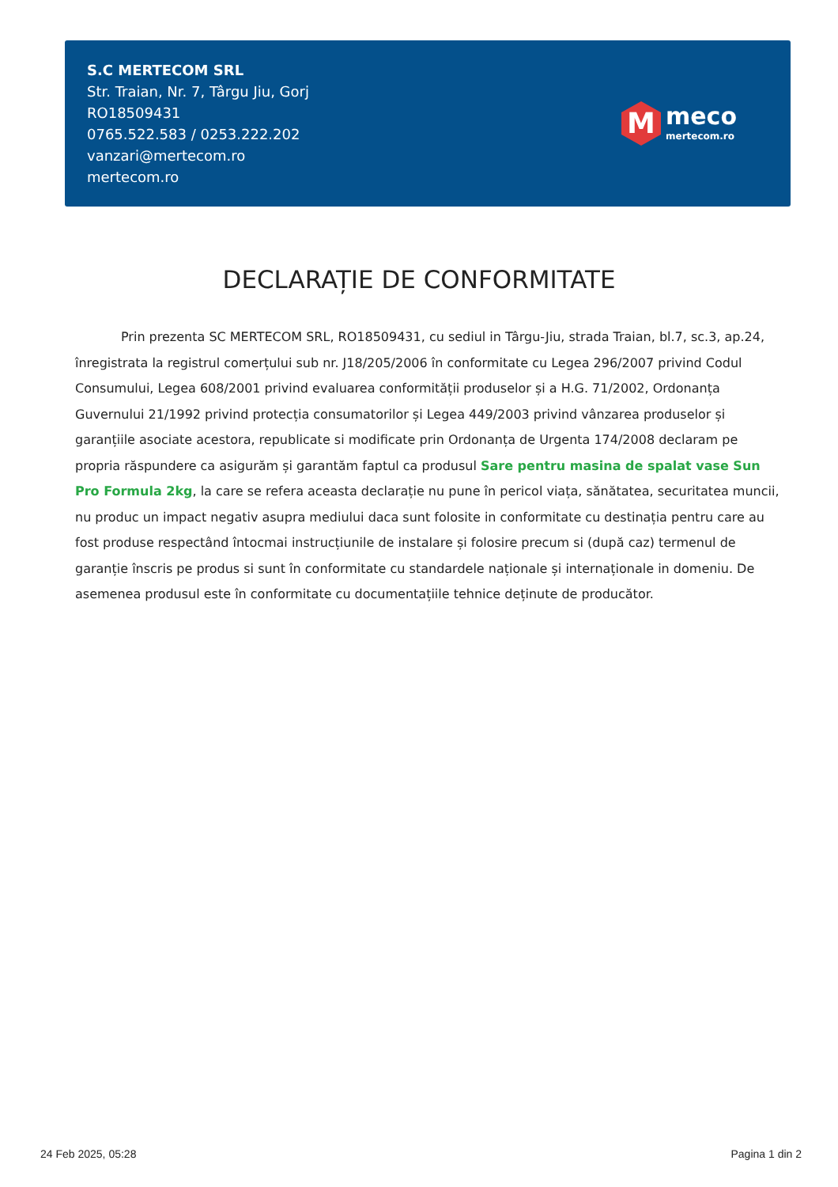S.C MERTECOM SRL
Str. Traian, Nr. 7, Târgu Jiu, Gorj
RO18509431
0765.522.583 / 0253.222.202
vanzari@mertecom.ro
mertecom.ro
M
meco
mertecom.ro
DECLARAȚIE DE CONFORMITATE
Prin prezenta SC MERTECOM SRL, RO18509431, cu sediul in Târgu-Jiu, strada Traian, bl.7, sc.3, ap.24, înregistrata la registrul comerțului sub nr. J18/205/2006 în conformitate cu Legea 296/2007 privind Codul Consumului, Legea 608/2001 privind evaluarea conformității produselor și a H.G. 71/2002, Ordonanța Guvernului 21/1992 privind protecția consumatorilor și Legea 449/2003 privind vânzarea produselor și garanțiile asociate acestora, republicate si modificate prin Ordonanța de Urgenta 174/2008 declaram pe propria răspundere ca asigurăm și garantăm faptul ca produsul Sare pentru masina de spalat vase Sun Pro Formula 2kg, la care se refera aceasta declarație nu pune în pericol viața, sănătatea, securitatea muncii, nu produc un impact negativ asupra mediului daca sunt folosite in conformitate cu destinația pentru care au fost produse respectând întocmai instrucțiunile de instalare și folosire precum si (după caz) termenul de garanție înscris pe produs si sunt în conformitate cu standardele naționale și internaționale in domeniu. De asemenea produsul este în conformitate cu documentațiile tehnice deținute de producător.
24 Feb 2025, 05:28 Pagina 1 din 2